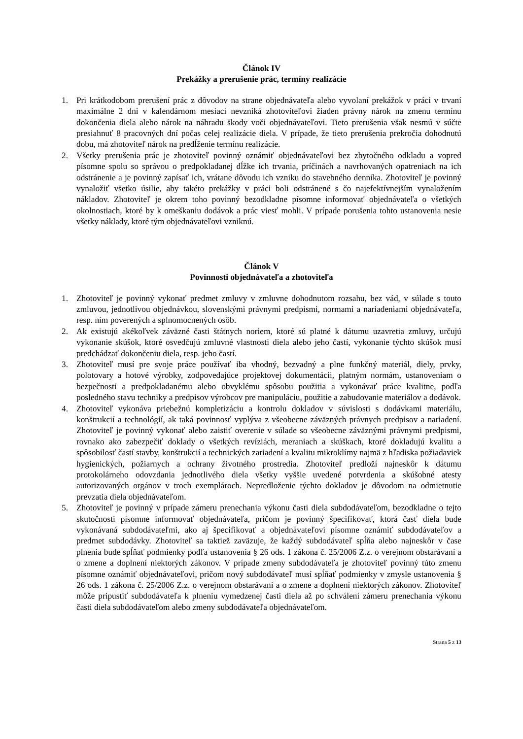Článok IV
Prekážky a prerušenie prác, termíny realizácie
1. Pri krátkodobom prerušení prác z dôvodov na strane objednávateľa alebo vyvolaní prekážok v práci v trvaní maximálne 2 dni v kalendárnom mesiaci nevzniká zhotoviteľovi žiaden právny nárok na zmenu termínu dokončenia diela alebo nárok na náhradu škody voči objednávateľovi. Tieto prerušenia však nesmú v súčte presiahnuť 8 pracovných dní počas celej realizácie diela. V prípade, že tieto prerušenia prekročia dohodnutú dobu, má zhotoviteľ nárok na predĺženie termínu realizácie.
2. Všetky prerušenia prác je zhotoviteľ povinný oznámiť objednávateľovi bez zbytočného odkladu a vopred písomne spolu so správou o predpokladanej dĺžke ich trvania, príčinách a navrhovaných opatreniach na ich odstránenie a je povinný zapísať ich, vrátane dôvodu ich vzniku do stavebného denníka. Zhotoviteľ je povinný vynaložiť všetko úsilie, aby takéto prekážky v práci boli odstránené s čo najefektívnejším vynaložením nákladov. Zhotoviteľ je okrem toho povinný bezodkladne písomne informovať objednávateľa o všetkých okolnostiach, ktoré by k omeškaniu dodávok a prác viesť mohli. V prípade porušenia tohto ustanovenia nesie všetky náklady, ktoré tým objednávateľovi vzniknú.
Článok V
Povinnosti objednávateľa a zhotoviteľa
1. Zhotoviteľ je povinný vykonať predmet zmluvy v zmluvne dohodnutom rozsahu, bez vád, v súlade s touto zmluvou, jednotlivou objednávkou, slovenskými právnymi predpismi, normami a nariadeniami objednávateľa, resp. ním poverených a splnomocnených osôb.
2. Ak existujú akékoľvek záväzné časti štátnych noriem, ktoré sú platné k dátumu uzavretia zmluvy, určujú vykonanie skúšok, ktoré osvedčujú zmluvné vlastnosti diela alebo jeho častí, vykonanie týchto skúšok musí predchádzať dokončeniu diela, resp. jeho častí.
3. Zhotoviteľ musí pre svoje práce používať iba vhodný, bezvadný a plne funkčný materiál, diely, prvky, polotovary a hotové výrobky, zodpovedajúce projektovej dokumentácii, platným normám, ustanoveniam o bezpečnosti a predpokladanému alebo obvyklému spôsobu použitia a vykonávať práce kvalitne, podľa posledného stavu techniky a predpisov výrobcov pre manipuláciu, použitie a zabudovanie materiálov a dodávok.
4. Zhotoviteľ vykonáva priebežnú kompletizáciu a kontrolu dokladov v súvislosti s dodávkami materiálu, konštrukcií a technológií, ak taká povinnosť vyplýva z všeobecne záväzných právnych predpisov a nariadení. Zhotoviteľ je povinný vykonať alebo zaistiť overenie v súlade so všeobecne záväznými právnymi predpismi, rovnako ako zabezpečiť doklady o všetkých revíziách, meraniach a skúškach, ktoré dokladujú kvalitu a spôsobilosť častí stavby, konštrukcií a technických zariadení a kvalitu mikroklímy najmä z hľadiska požiadaviek hygienických, požiarnych a ochrany životného prostredia. Zhotoviteľ predloží najneskôr k dátumu protokolárneho odovzdania jednotlivého diela všetky vyššie uvedené potvrdenia a skúšobné atesty autorizovaných orgánov v troch exemplároch. Nepredloženie týchto dokladov je dôvodom na odmietnutie prevzatia diela objednávateľom.
5. Zhotoviteľ je povinný v prípade zámeru prenechania výkonu časti diela subdodávateľom, bezodkladne o tejto skutočnosti písomne informovať objednávateľa, pričom je povinný špecifikovať, ktorá časť diela bude vykonávaná subdodávateľmi, ako aj špecifikovať a objednávateľovi písomne oznámiť subdodávateľov a predmet subdodávky. Zhotoviteľ sa taktiež zaväzuje, že každý subdodávateľ spĺňa alebo najneskôr v čase plnenia bude spĺňať podmienky podľa ustanovenia § 26 ods. 1 zákona č. 25/2006 Z.z. o verejnom obstarávaní a o zmene a doplnení niektorých zákonov. V prípade zmeny subdodávateľa je zhotoviteľ povinný túto zmenu písomne oznámiť objednávateľovi, pričom nový subdodávateľ musí spĺňať podmienky v zmysle ustanovenia § 26 ods. 1 zákona č. 25/2006 Z.z. o verejnom obstarávaní a o zmene a doplnení niektorých zákonov. Zhotoviteľ môže pripustiť subdodávateľa k plneniu vymedzenej časti diela až po schválení zámeru prenechania výkonu časti diela subdodávateľom alebo zmeny subdodávateľa objednávateľom.
Strana 5 z 13